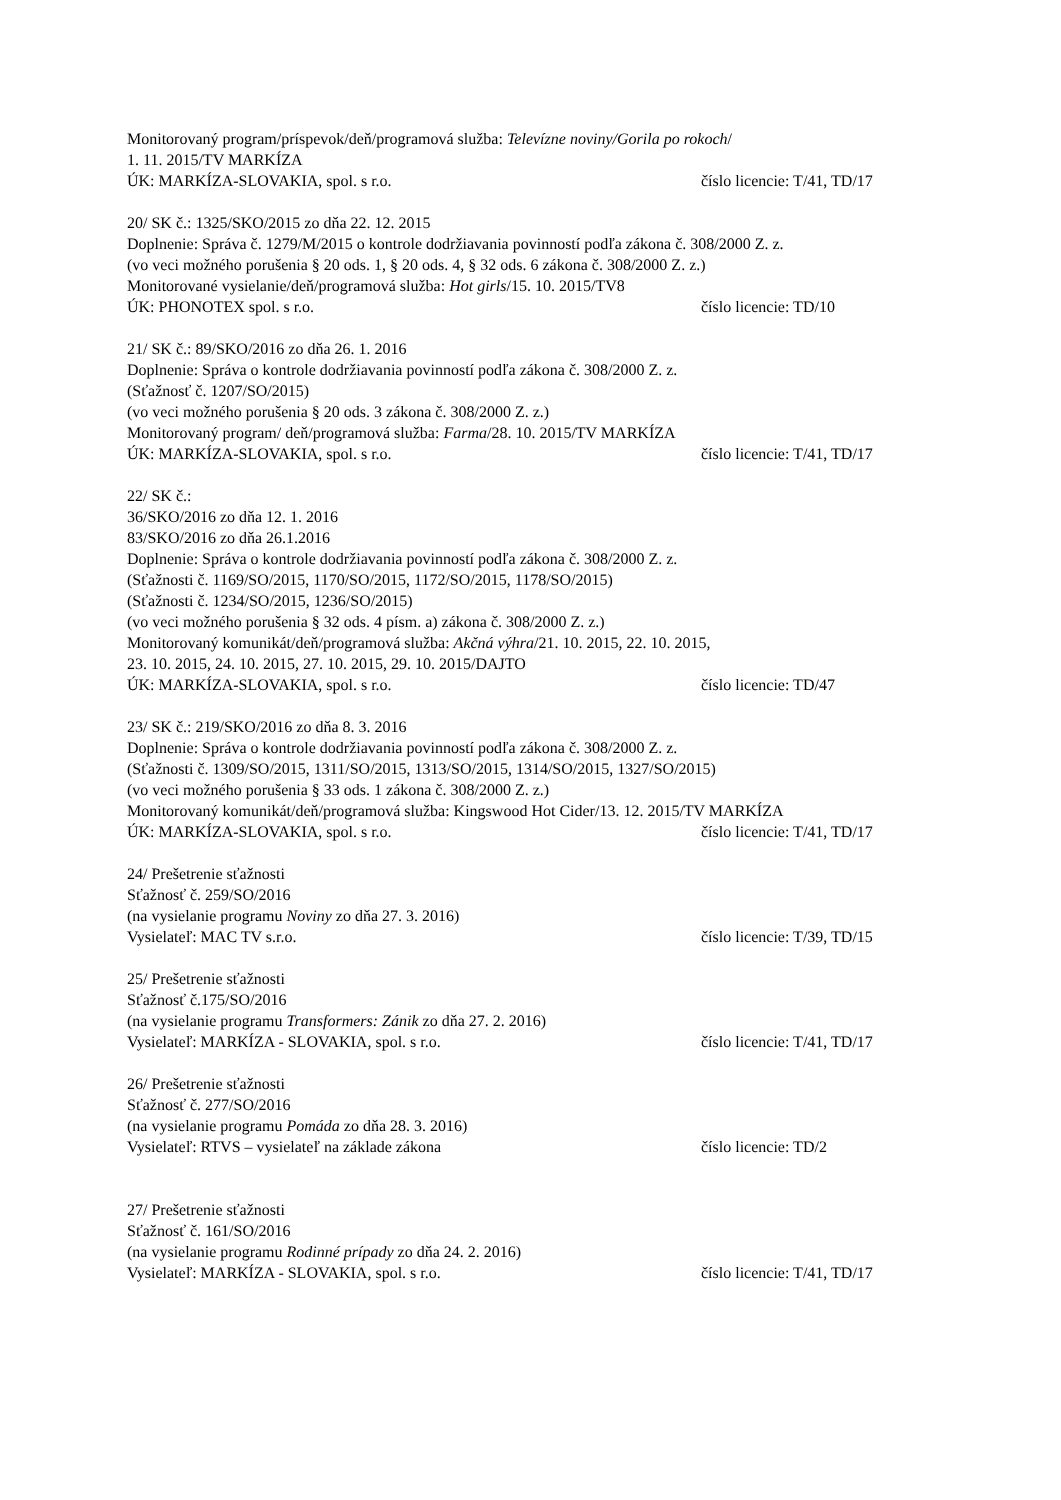Monitorovaný program/príspevok/deň/programová služba: Televízne noviny/Gorila po rokoch/
1. 11. 2015/TV MARKÍZA
ÚK: MARKÍZA-SLOVAKIA, spol. s r.o. číslo licencie: T/41, TD/17
20/ SK č.: 1325/SKO/2015 zo dňa 22. 12. 2015
Doplnenie: Správa č. 1279/M/2015 o kontrole dodržiavania povinností podľa zákona č. 308/2000 Z. z.
(vo veci možného porušenia § 20 ods. 1, § 20 ods. 4, § 32 ods. 6 zákona č. 308/2000 Z. z.)
Monitorované vysielanie/deň/programová služba: Hot girls/15. 10. 2015/TV8
ÚK: PHONOTEX spol. s r.o. číslo licencie: TD/10
21/ SK č.: 89/SKO/2016 zo dňa 26. 1. 2016
Doplnenie: Správa o kontrole dodržiavania povinností podľa zákona č. 308/2000 Z. z.
(Sťažnosť č. 1207/SO/2015)
(vo veci možného porušenia § 20 ods. 3 zákona č. 308/2000 Z. z.)
Monitorovaný program/ deň/programová služba: Farma/28. 10. 2015/TV MARKÍZA
ÚK: MARKÍZA-SLOVAKIA, spol. s r.o. číslo licencie: T/41, TD/17
22/ SK č.:
36/SKO/2016 zo dňa 12. 1. 2016
83/SKO/2016 zo dňa 26.1.2016
Doplnenie: Správa o kontrole dodržiavania povinností podľa zákona č. 308/2000 Z. z.
(Sťažnosti č. 1169/SO/2015, 1170/SO/2015, 1172/SO/2015, 1178/SO/2015)
(Sťažnosti č. 1234/SO/2015, 1236/SO/2015)
(vo veci možného porušenia § 32 ods. 4 písm. a) zákona č. 308/2000 Z. z.)
Monitorovaný komunikát/deň/programová služba: Akčná výhra/21. 10. 2015, 22. 10. 2015,
23. 10. 2015, 24. 10. 2015, 27. 10. 2015, 29. 10. 2015/DAJTO
ÚK: MARKÍZA-SLOVAKIA, spol. s r.o. číslo licencie: TD/47
23/ SK č.: 219/SKO/2016 zo dňa 8. 3. 2016
Doplnenie: Správa o kontrole dodržiavania povinností podľa zákona č. 308/2000 Z. z.
(Sťažnosti č. 1309/SO/2015, 1311/SO/2015, 1313/SO/2015, 1314/SO/2015, 1327/SO/2015)
(vo veci možného porušenia § 33 ods. 1 zákona č. 308/2000 Z. z.)
Monitorovaný komunikát/deň/programová služba: Kingswood Hot Cider/13. 12. 2015/TV MARKÍZA
ÚK: MARKÍZA-SLOVAKIA, spol. s r.o. číslo licencie: T/41, TD/17
24/ Prešetrenie sťažnosti
Sťažnosť č. 259/SO/2016
(na vysielanie programu Noviny zo dňa 27. 3. 2016)
Vysielateľ: MAC TV s.r.o. číslo licencie: T/39, TD/15
25/ Prešetrenie sťažnosti
Sťažnosť č.175/SO/2016
(na vysielanie programu Transformers: Zánik zo dňa 27. 2. 2016)
Vysielateľ: MARKÍZA - SLOVAKIA, spol. s r.o. číslo licencie: T/41, TD/17
26/ Prešetrenie sťažnosti
Sťažnosť č. 277/SO/2016
(na vysielanie programu Pomáda zo dňa 28. 3. 2016)
Vysielateľ: RTVS – vysielateľ na základe zákona číslo licencie: TD/2
27/ Prešetrenie sťažnosti
Sťažnosť č. 161/SO/2016
(na vysielanie programu Rodinné prípady zo dňa 24. 2. 2016)
Vysielateľ: MARKÍZA - SLOVAKIA, spol. s r.o. číslo licencie: T/41, TD/17